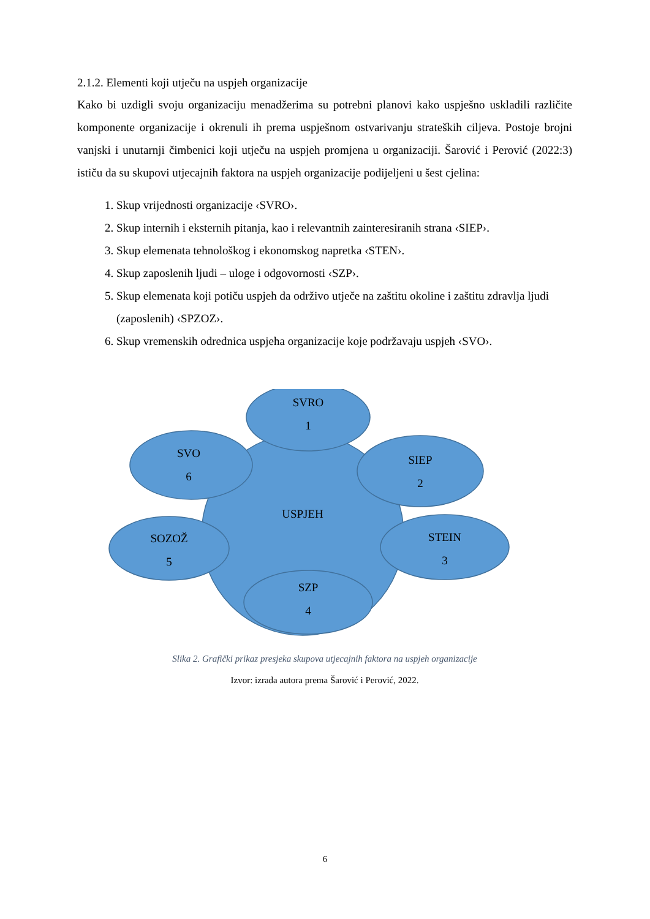2.1.2. Elementi koji utječu na uspjeh organizacije
Kako bi uzdigli svoju organizaciju menadžerima su potrebni planovi kako uspješno uskladili različite komponente organizacije i okrenuli ih prema uspješnom ostvarivanju strateških ciljeva. Postoje brojni vanjski i unutarnji čimbenici koji utječu na uspjeh promjena u organizaciji. Šarović i Perović (2022:3) ističu da su skupovi utjecajnih faktora na uspjeh organizacije podijeljeni u šest cjelina:
1. Skup vrijednosti organizacije ‹SVRO›.
2. Skup internih i eksternih pitanja, kao i relevantnih zainteresiranih strana ‹SIEP›.
3. Skup elemenata tehnološkog i ekonomskog napretka ‹STEN›.
4. Skup zaposlenih ljudi – uloge i odgovornosti ‹SZP›.
5. Skup elemenata koji potiču uspjeh da održivo utječe na zaštitu okoline i zaštitu zdravlja ljudi (zaposlenih) ‹SPZOZ›.
6. Skup vremenskih odrednica uspjeha organizacije koje podržavaju uspjeh ‹SVO›.
USPJEH
SVRO
1
SIEP
2
STEIN
3
SZP
4
SOZOŽ
5
SVO
6
Slika 2. Grafički prikaz presjeka skupova utjecajnih faktora na uspjeh organizacije
Izvor: izrada autora prema Šarović i Perović, 2022.
6